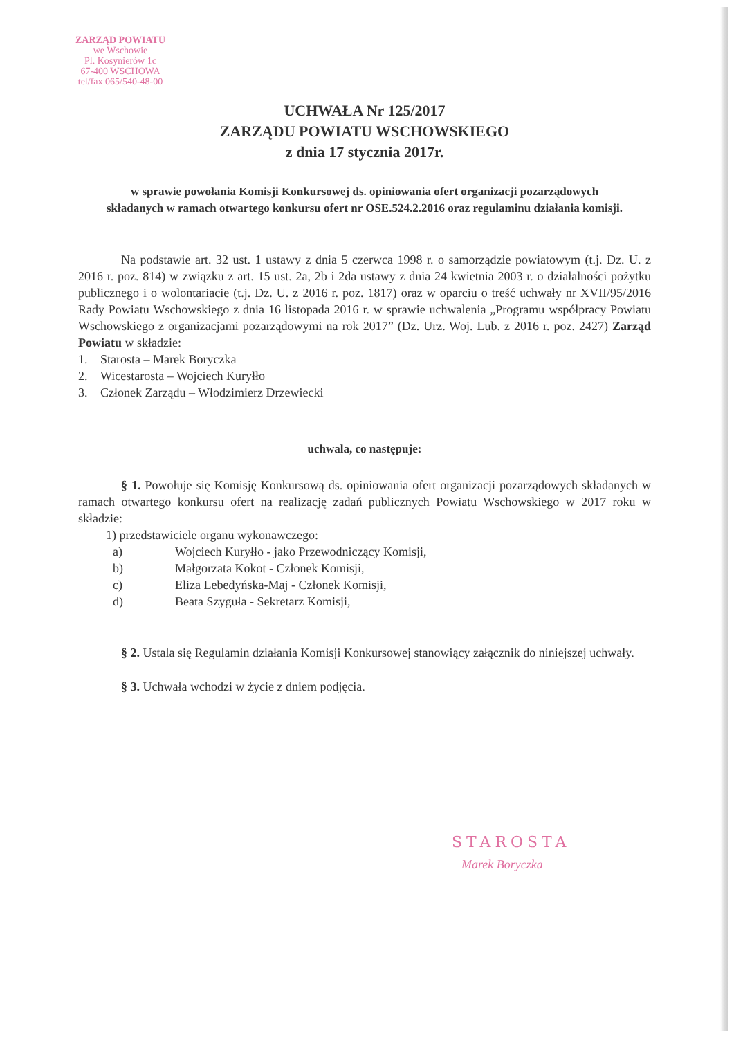ZARZĄD POWIATU
we Wschowie
Pl. Kosynierów 1c
67-400 WSCHOWA
tel/fax 065/540-48-00
UCHWAŁA Nr 125/2017
ZARZĄDU POWIATU WSCHOWSKIEGO
z dnia 17 stycznia 2017r.
w sprawie powołania Komisji Konkursowej ds. opiniowania ofert organizacji pozarządowych składanych w ramach otwartego konkursu ofert nr OSE.524.2.2016 oraz regulaminu działania komisji.
Na podstawie art. 32 ust. 1 ustawy z dnia 5 czerwca 1998 r. o samorządzie powiatowym (t.j. Dz. U. z 2016 r. poz. 814) w związku z art. 15 ust. 2a, 2b i 2da ustawy z dnia 24 kwietnia 2003 r. o działalności pożytku publicznego i o wolontariacie (t.j. Dz. U. z 2016 r. poz. 1817) oraz w oparciu o treść uchwały nr XVII/95/2016 Rady Powiatu Wschowskiego z dnia 16 listopada 2016 r. w sprawie uchwalenia „Programu współpracy Powiatu Wschowskiego z organizacjami pozarządowymi na rok 2017” (Dz. Urz. Woj. Lub. z 2016 r. poz. 2427) Zarząd Powiatu w składzie:
1. Starosta – Marek Boryczka
2. Wicestarosta – Wojciech Kuryłło
3. Członek Zarządu – Włodzimierz Drzewiecki
uchwala, co następuje:
§ 1. Powołuje się Komisję Konkursową ds. opiniowania ofert organizacji pozarządowych składanych w ramach otwartego konkursu ofert na realizację zadań publicznych Powiatu Wschowskiego w 2017 roku w składzie:
1) przedstawiciele organu wykonawczego:
a) Wojciech Kuryłło - jako Przewodniczący Komisji,
b) Małgorzata Kokot - Członek Komisji,
c) Eliza Lebedyńska-Maj - Członek Komisji,
d) Beata Szyguła - Sekretarz Komisji,
§ 2. Ustala się Regulamin działania Komisji Konkursowej stanowiący załącznik do niniejszej uchwały.
§ 3. Uchwała wchodzi w życie z dniem podjęcia.
STAROSTA
Marek Boryczka